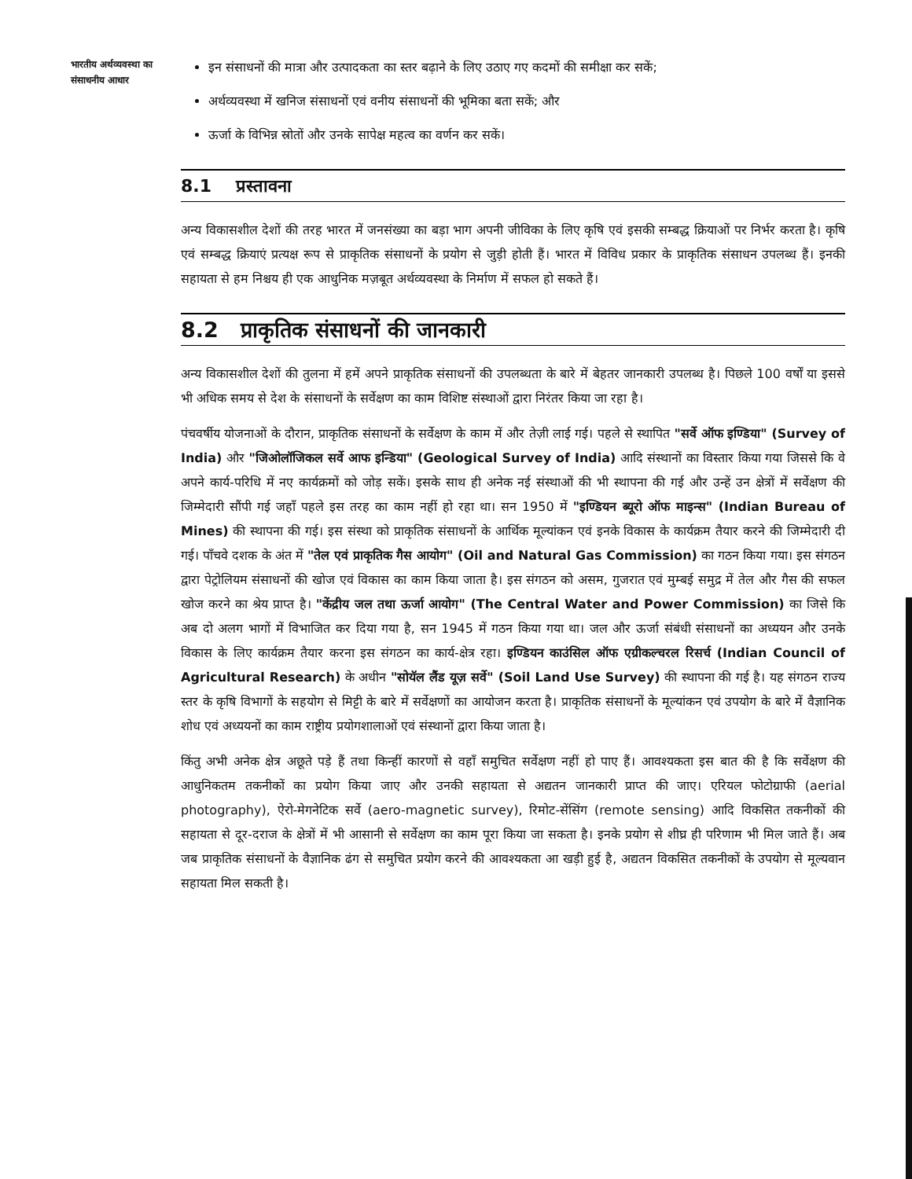भारतीय अर्थव्यवस्था का
संसाधनीय आधार
इन संसाधनों की मात्रा और उत्पादकता का स्तर बढ़ाने के लिए उठाए गए कदमों की समीक्षा कर सकें;
अर्थव्यवस्था में खनिज संसाधनों एवं वनीय संसाधनों की भूमिका बता सकें; और
ऊर्जा के विभिन्न स्रोतों और उनके सापेक्ष महत्व का वर्णन कर सकें।
8.1 प्रस्तावना
अन्य विकासशील देशों की तरह भारत में जनसंख्या का बड़ा भाग अपनी जीविका के लिए कृषि एवं इसकी सम्बद्ध क्रियाओं पर निर्भर करता है। कृषि एवं सम्बद्ध क्रियाएं प्रत्यक्ष रूप से प्राकृतिक संसाधनों के प्रयोग से जुड़ी होती हैं। भारत में विविध प्रकार के प्राकृतिक संसाधन उपलब्ध हैं। इनकी सहायता से हम निश्चय ही एक आधुनिक मज़बूत अर्थव्यवस्था के निर्माण में सफल हो सकते हैं।
8.2 प्राकृतिक संसाधनों की जानकारी
अन्य विकासशील देशों की तुलना में हमें अपने प्राकृतिक संसाधनों की उपलब्धता के बारे में बेहतर जानकारी उपलब्ध है। पिछले 100 वर्षों या इससे भी अधिक समय से देश के संसाधनों के सर्वेक्षण का काम विशिष्ट संस्थाओं द्वारा निरंतर किया जा रहा है।
पंचवर्षीय योजनाओं के दौरान, प्राकृतिक संसाधनों के सर्वेक्षण के काम में और तेज़ी लाई गई। पहले से स्थापित "सर्वे ऑफ इण्डिया" (Survey of India) और "जिओलॉजिकल सर्वे आफ इन्डिया" (Geological Survey of India) आदि संस्थानों का विस्तार किया गया जिससे कि वे अपने कार्य-परिधि में नए कार्यक्रमों को जोड़ सकें। इसके साथ ही अनेक नई संस्थाओं की भी स्थापना की गई और उन्हें उन क्षेत्रों में सर्वेक्षण की जिम्मेदारी सौंपी गई जहाँ पहले इस तरह का काम नहीं हो रहा था। सन 1950 में "इण्डियन ब्यूरो ऑफ माइन्स" (Indian Bureau of Mines) की स्थापना की गई। इस संस्था को प्राकृतिक संसाधनों के आर्थिक मूल्यांकन एवं इनके विकास के कार्यक्रम तैयार करने की जिम्मेदारी दी गई। पाँचवे दशक के अंत में "तेल एवं प्राकृतिक गैस आयोग" (Oil and Natural Gas Commission) का गठन किया गया। इस संगठन द्वारा पेट्रोलियम संसाधनों की खोज एवं विकास का काम किया जाता है। इस संगठन को असम, गुजरात एवं मुम्बई समुद्र में तेल और गैस की सफल खोज करने का श्रेय प्राप्त है। "केंद्रीय जल तथा ऊर्जा आयोग" (The Central Water and Power Commission) का जिसे कि अब दो अलग भागों में विभाजित कर दिया गया है, सन 1945 में गठन किया गया था। जल और ऊर्जा संबंधी संसाधनों का अध्ययन और उनके विकास के लिए कार्यक्रम तैयार करना इस संगठन का कार्य-क्षेत्र रहा। इण्डियन काउंसिल ऑफ एग्रीकल्चरल रिसर्च (Indian Council of Agricultural Research) के अधीन "सोयॅल लैंड यूज़ सर्वे" (Soil Land Use Survey) की स्थापना की गई है। यह संगठन राज्य स्तर के कृषि विभागों के सहयोग से मिट्टी के बारे में सर्वेक्षणों का आयोजन करता है। प्राकृतिक संसाधनों के मूल्यांकन एवं उपयोग के बारे में वैज्ञानिक शोध एवं अध्ययनों का काम राष्ट्रीय प्रयोगशालाओं एवं संस्थानों द्वारा किया जाता है।
किंतु अभी अनेक क्षेत्र अछूते पड़े हैं तथा किन्हीं कारणों से वहाँ समुचित सर्वेक्षण नहीं हो पाए हैं। आवश्यकता इस बात की है कि सर्वेक्षण की आधुनिकतम तकनीकों का प्रयोग किया जाए और उनकी सहायता से अद्यतन जानकारी प्राप्त की जाए। एरियल फोटोग्राफी (aerial photography), ऐरो-मेगनेटिक सर्वे (aero-magnetic survey), रिमोट-सेंसिंग (remote sensing) आदि विकसित तकनीकों की सहायता से दूर-दराज के क्षेत्रों में भी आसानी से सर्वेक्षण का काम पूरा किया जा सकता है। इनके प्रयोग से शीघ्र ही परिणाम भी मिल जाते हैं। अब जब प्राकृतिक संसाधनों के वैज्ञानिक ढंग से समुचित प्रयोग करने की आवश्यकता आ खड़ी हुई है, अद्यतन विकसित तकनीकों के उपयोग से मूल्यवान सहायता मिल सकती है।